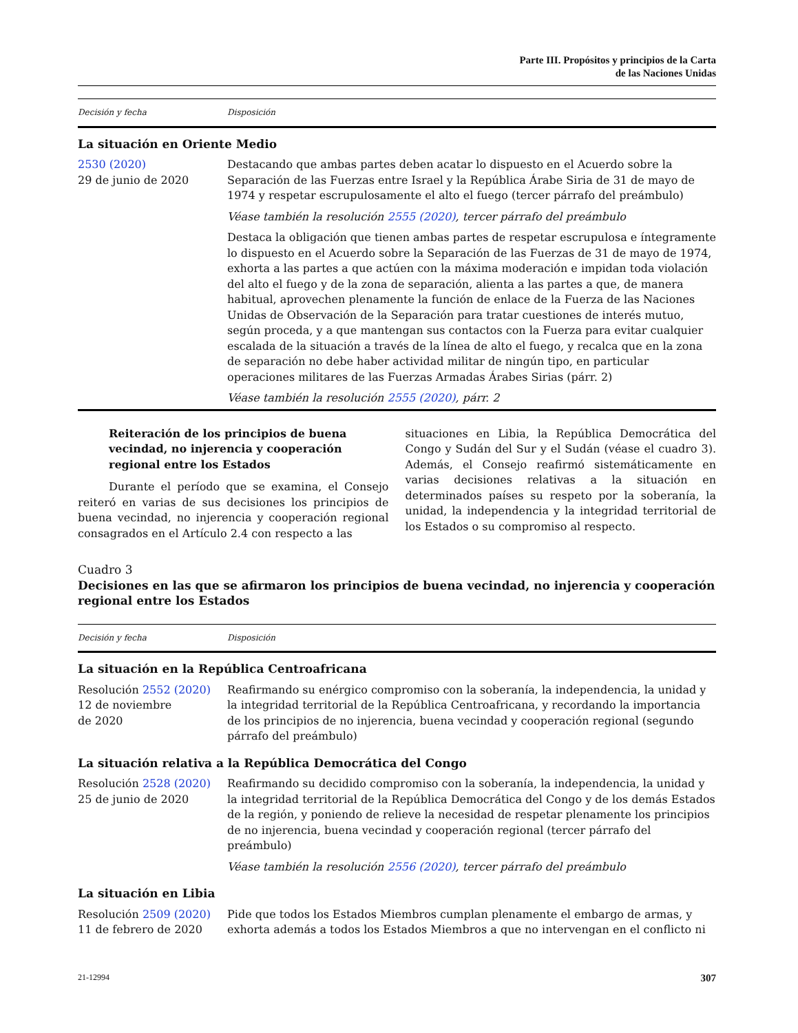Parte III. Propósitos y principios de la Carta
de las Naciones Unidas
| Decisión y fecha | Disposición |
| --- | --- |
| La situación en Oriente Medio | |
| 2530 (2020) 29 de junio de 2020 | Destacando que ambas partes deben acatar lo dispuesto en el Acuerdo sobre la Separación de las Fuerzas entre Israel y la República Árabe Siria de 31 de mayo de 1974 y respetar escrupulosamente el alto el fuego (tercer párrafo del preámbulo) |
| | Véase también la resolución 2555 (2020) , tercer párrafo del preámbulo |
| | Destaca la obligación que tienen ambas partes de respetar escrupulosa e íntegramente lo dispuesto en el Acuerdo sobre la Separación de las Fuerzas de 31 de mayo de 1974, exhorta a las partes a que actúen con la máxima moderación e impidan toda violación del alto el fuego y de la zona de separación, alienta a las partes a que, de manera habitual, aprovechen plenamente la función de enlace de la Fuerza de las Naciones Unidas de Observación de la Separación para tratar cuestiones de interés mutuo, según proceda, y a que mantengan sus contactos con la Fuerza para evitar cualquier escalada de la situación a través de la línea de alto el fuego, y recalca que en la zona de separación no debe haber actividad militar de ningún tipo, en particular operaciones militares de las Fuerzas Armadas Árabes Sirias (párr. 2) |
| | Véase también la resolución 2555 (2020) , párr. 2 |
Reiteración de los principios de buena vecindad, no injerencia y cooperación regional entre los Estados
Durante el período que se examina, el Consejo reiteró en varias de sus decisiones los principios de buena vecindad, no injerencia y cooperación regional consagrados en el Artículo 2.4 con respecto a las
situaciones en Libia, la República Democrática del Congo y Sudán del Sur y el Sudán (véase el cuadro 3). Además, el Consejo reafirmó sistemáticamente en varias decisiones relativas a la situación en determinados países su respeto por la soberanía, la unidad, la independencia y la integridad territorial de los Estados o su compromiso al respecto.
Cuadro 3
Decisiones en las que se afirmaron los principios de buena vecindad, no injerencia y cooperación regional entre los Estados
| Decisión y fecha | Disposición |
| --- | --- |
| La situación en la República Centroafricana | |
| Resolución 2552 (2020) 12 de noviembre de 2020 | Reafirmando su enérgico compromiso con la soberanía, la independencia, la unidad y la integridad territorial de la República Centroafricana, y recordando la importancia de los principios de no injerencia, buena vecindad y cooperación regional (segundo párrafo del preámbulo) |
| La situación relativa a la República Democrática del Congo | |
| Resolución 2528 (2020) 25 de junio de 2020 | Reafirmando su decidido compromiso con la soberanía, la independencia, la unidad y la integridad territorial de la República Democrática del Congo y de los demás Estados de la región, y poniendo de relieve la necesidad de respetar plenamente los principios de no injerencia, buena vecindad y cooperación regional (tercer párrafo del preámbulo) |
| | Véase también la resolución 2556 (2020) , tercer párrafo del preámbulo |
| La situación en Libia | |
| Resolución 2509 (2020) 11 de febrero de 2020 | Pide que todos los Estados Miembros cumplan plenamente el embargo de armas, y exhorta además a todos los Estados Miembros a que no intervengan en el conflicto ni |
21-12994 307